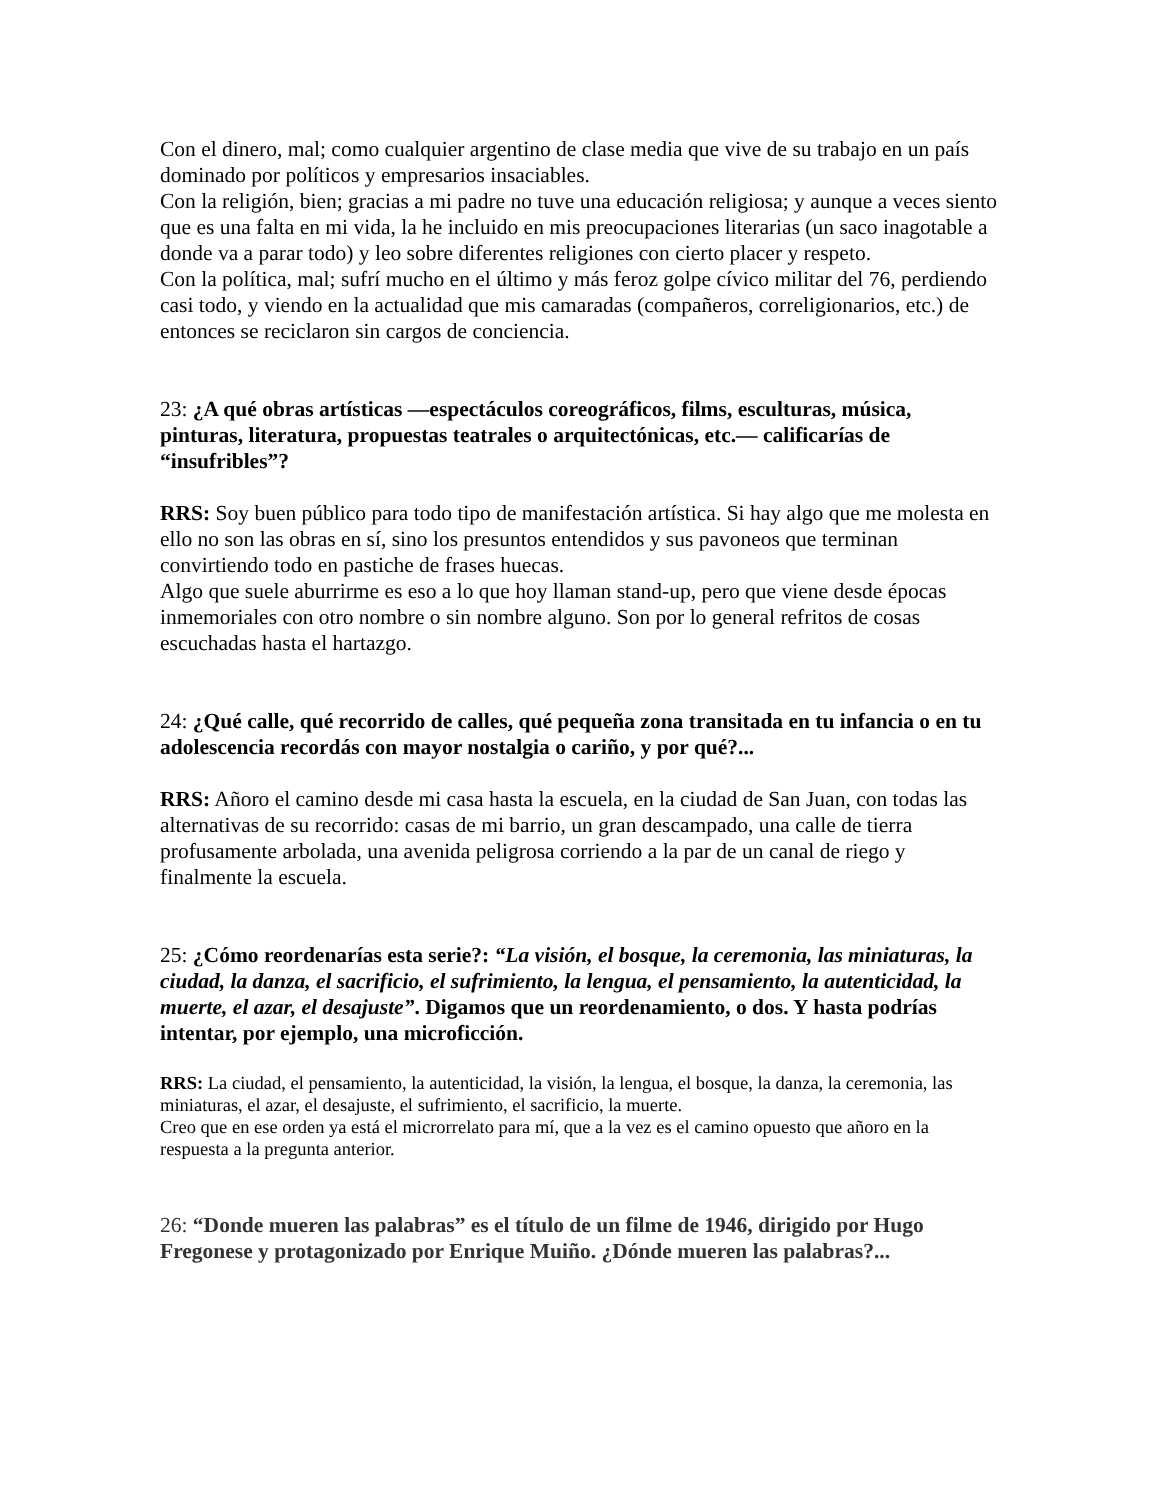Con el dinero, mal; como cualquier argentino de clase media que vive de su trabajo en un país dominado por políticos y empresarios insaciables.
Con la religión, bien; gracias a mi padre no tuve una educación religiosa; y aunque a veces siento que es una falta en mi vida, la he incluido en mis preocupaciones literarias (un saco inagotable a donde va a parar todo) y leo sobre diferentes religiones con cierto placer y respeto.
Con la política, mal; sufrí mucho en el último y más feroz golpe cívico militar del 76, perdiendo casi todo, y viendo en la actualidad que mis camaradas (compañeros, correligionarios, etc.) de entonces se reciclaron sin cargos de conciencia.
23: ¿A qué obras artísticas —espectáculos coreográficos, films, esculturas, música, pinturas, literatura, propuestas teatrales o arquitectónicas, etc.— calificarías de “insufribles”?
RRS: Soy buen público para todo tipo de manifestación artística. Si hay algo que me molesta en ello no son las obras en sí, sino los presuntos entendidos y sus pavoneos que terminan convirtiendo todo en pastiche de frases huecas.
Algo que suele aburrirme es eso a lo que hoy llaman stand-up, pero que viene desde épocas inmemoriales con otro nombre o sin nombre alguno. Son por lo general refritos de cosas escuchadas hasta el hartazgo.
24: ¿Qué calle, qué recorrido de calles, qué pequeña zona transitada en tu infancia o en tu adolescencia recordás con mayor nostalgia o cariño, y por qué?...
RRS: Añoro el camino desde mi casa hasta la escuela, en la ciudad de San Juan, con todas las alternativas de su recorrido: casas de mi barrio, un gran descampado, una calle de tierra profusamente arbolada, una avenida peligrosa corriendo a la par de un canal de riego y finalmente la escuela.
25: ¿Cómo reordenarías esta serie?: “La visión, el bosque, la ceremonia, las miniaturas, la ciudad, la danza, el sacrificio, el sufrimiento, la lengua, el pensamiento, la autenticidad, la muerte, el azar, el desajuste”. Digamos que un reordenamiento, o dos. Y hasta podrías intentar, por ejemplo, una microficción.
RRS: La ciudad, el pensamiento, la autenticidad, la visión, la lengua, el bosque, la danza, la ceremonia, las miniaturas, el azar, el desajuste, el sufrimiento, el sacrificio, la muerte.
Creo que en ese orden ya está el microrrelato para mí, que a la vez es el camino opuesto que añoro en la respuesta a la pregunta anterior.
26: “Donde mueren las palabras” es el título de un filme de 1946, dirigido por Hugo Fregonese y protagonizado por Enrique Muiño. ¿Dónde mueren las palabras?...